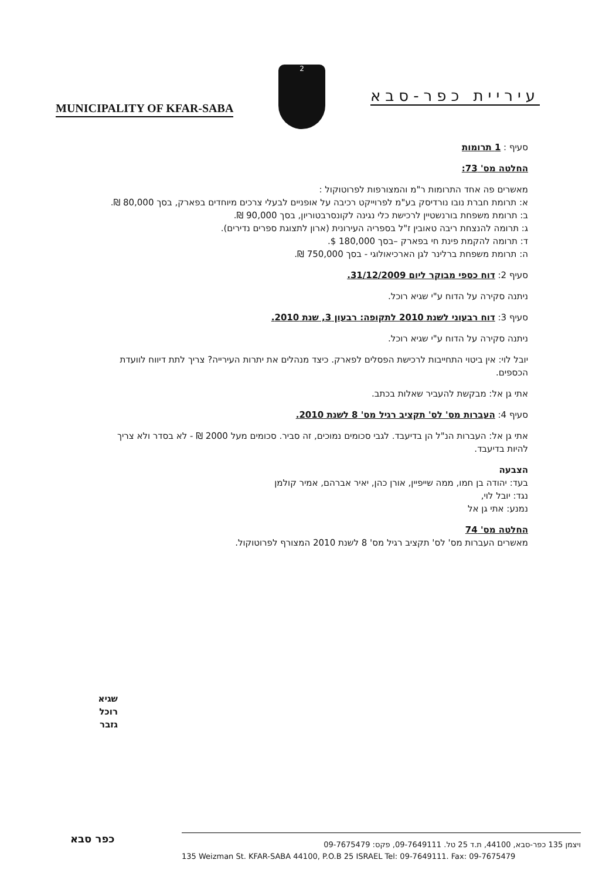MUNICIPALITY OF KFAR-SABA
2
עיריית כפר-סבא
סעיף : 1 תרומות
החלטה מס' 73:
מאשרים פה אחד התרומות ר"מ והמצורפות לפרוטוקול :
א: תרומת חברת נובו נורדיסק בע"מ לפרוייקט רכיבה על אופניים לבעלי צרכים מיוחדים בפארק, בסך 80,000 ₪.
ב: תרומת משפחת בורנשטיין לרכישת כלי נגינה לקונסרבטוריון, בסך 90,000 ₪.
ג: תרומה להנצחת ריבה טאובין ז"ל בספריה העירונית (ארון לתצוגת ספרים נדירים).
ד: תרומה להקמת פינת חי בפארק –בסך 180,000 $.
ה: תרומת משפחת ברלינר לגן הארכיאולוגי - בסך 750,000 ₪.
סעיף 2: דוח כספי מבוקר ליום 31/12/2009.
ניתנה סקירה על הדוח ע"י שגיא רוכל.
סעיף 3: דוח רבעוני לשנת 2010 לתקופה: רבעון 3, שנת 2010.
ניתנה סקירה על הדוח ע"י שגיא רוכל.
יובל לוי: אין ביטוי התחייבות לרכישת הפסלים לפארק. כיצד מנהלים את יתרות העירייה? צריך לתת דיווח לוועדת הכספים.
אתי גן אל: מבקשת להעביר שאלות בכתב.
סעיף 4: העברות מס' לס' תקציב רגיל מס' 8 לשנת 2010.
אתי גן אל: העברות הנ"ל הן בדיעבד. לגבי סכומים נמוכים, זה סביר. סכומים מעל 2000 ₪ - לא בסדר ולא צריך להיות בדיעבד.
הצבעה
בעד: יהודה בן חמו, ממה שייפיין, אורן כהן, יאיר אברהם, אמיר קולמן
נגד: יובל לוי,
נמנע: אתי גן אל
החלטה מס' 74
מאשרים העברות מס' לס' תקציב רגיל מס' 8 לשנת 2010 המצורף לפרוטוקול.
שגיא רוכל
גזבר
כפר סבא
ויצמן 135 כפר-סבא, 44100, ת.ד 25 טל. 09-7649111, פקס: 09-7675479
135 Weizman St. KFAR-SABA 44100, P.O.B 25 ISRAEL Tel: 09-7649111. Fax: 09-7675479